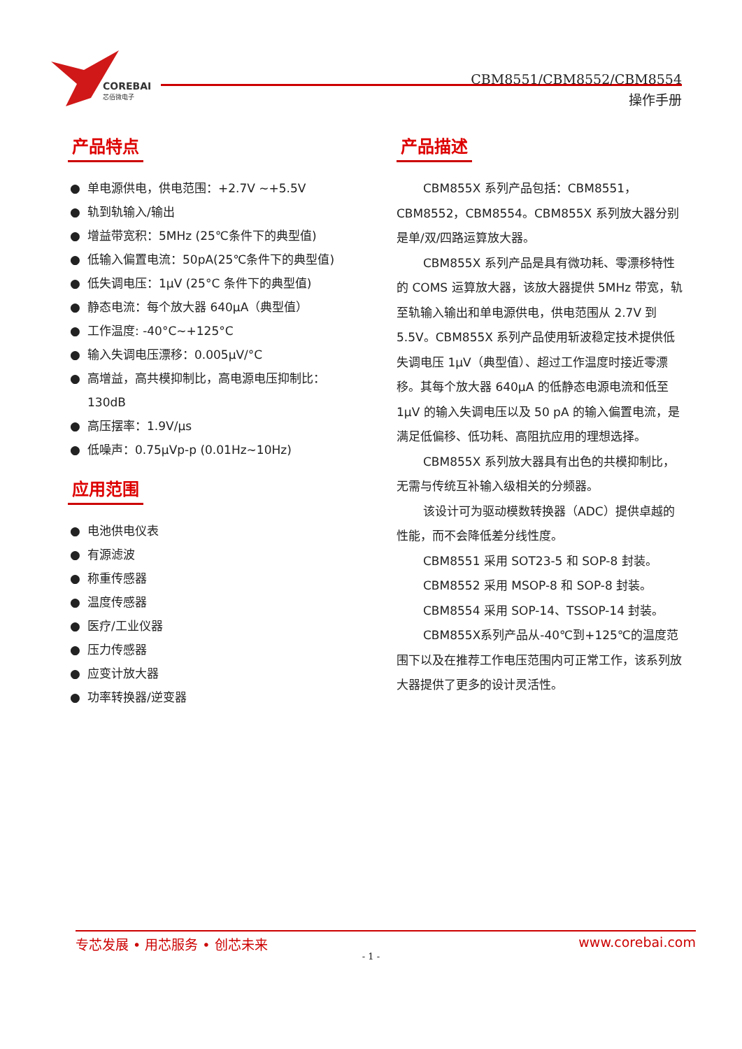COREBAI
芯佰微电子
CBM8551/CBM8552/CBM8554
操作手册
产品特点
● 单电源供电，供电范围：+2.7V ~+5.5V
● 轨到轨输入/输出
● 增益带宽积：5MHz (25℃条件下的典型值)
● 低输入偏置电流：50pA(25℃条件下的典型值)
● 低失调电压：1μV (25°C 条件下的典型值)
● 静态电流：每个放大器 640μA（典型值）
● 工作温度: -40°C~+125°C
● 输入失调电压漂移：0.005μV/°C
● 高增益，高共模抑制比，高电源电压抑制比：130dB
● 高压摆率：1.9V/μs
● 低噪声：0.75μVp-p (0.01Hz~10Hz)
应用范围
● 电池供电仪表
● 有源滤波
● 称重传感器
● 温度传感器
● 医疗/工业仪器
● 压力传感器
● 应变计放大器
● 功率转换器/逆变器
产品描述
CBM855X 系列产品包括：CBM8551，CBM8552，CBM8554。CBM855X 系列放大器分别是单/双/四路运算放大器。
CBM855X 系列产品是具有微功耗、零漂移特性的 COMS 运算放大器，该放大器提供 5MHz 带宽，轨至轨输入输出和单电源供电，供电范围从 2.7V 到 5.5V。CBM855X 系列产品使用斩波稳定技术提供低失调电压 1μV（典型值）、超过工作温度时接近零漂移。其每个放大器 640μA 的低静态电源电流和低至 1μV 的输入失调电压以及 50 pA 的输入偏置电流，是满足低偏移、低功耗、高阻抗应用的理想选择。
CBM855X 系列放大器具有出色的共模抑制比，无需与传统互补输入级相关的分频器。
该设计可为驱动模数转换器（ADC）提供卓越的性能，而不会降低差分线性度。
CBM8551 采用 SOT23-5 和 SOP-8 封装。
CBM8552 采用 MSOP-8 和 SOP-8 封装。
CBM8554 采用 SOP-14、TSSOP-14 封装。
CBM855X系列产品从-40℃到+125℃的温度范围下以及在推荐工作电压范围内可正常工作，该系列放大器提供了更多的设计灵活性。
专芯发展 • 用芯服务 • 创芯未来 www.corebai.com
- 1 -